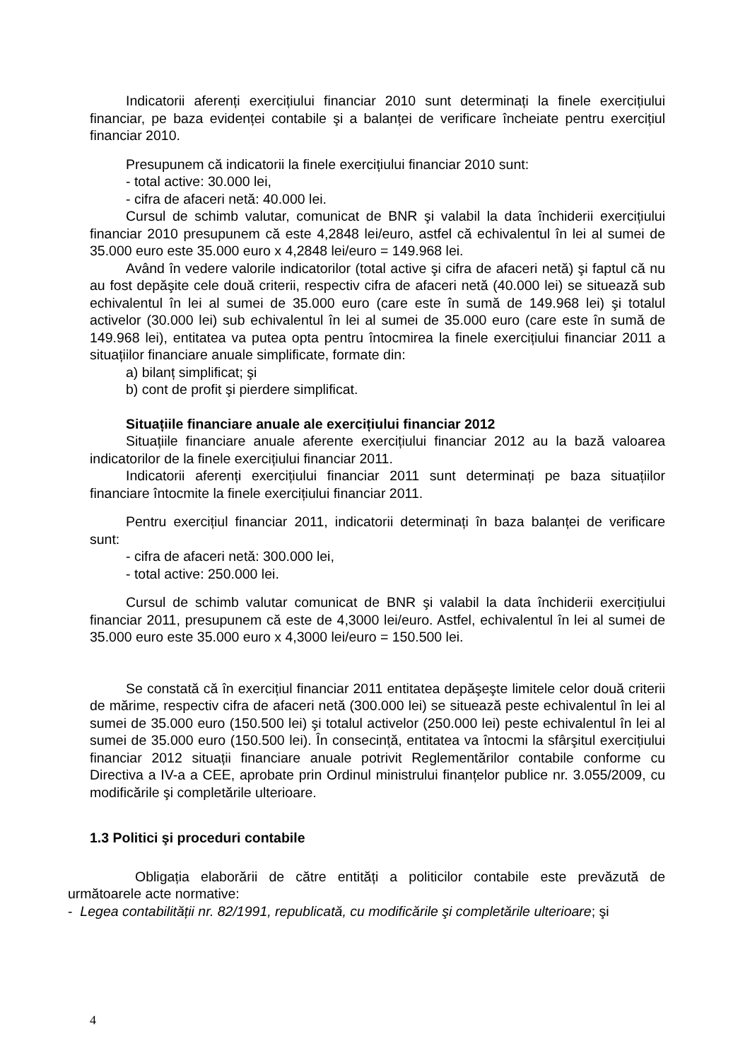Indicatorii aferenți exercițiului financiar 2010 sunt determinați la finele exercițiului financiar, pe baza evidenței contabile şi a balanței de verificare încheiate pentru exercițiul financiar 2010.
Presupunem că indicatorii la finele exercițiului financiar 2010 sunt:
- total active: 30.000 lei,
- cifra de afaceri netă: 40.000 lei.
Cursul de schimb valutar, comunicat de BNR şi valabil la data închiderii exercițiului financiar 2010 presupunem că este 4,2848 lei/euro, astfel că echivalentul în lei al sumei de 35.000 euro este 35.000 euro x 4,2848 lei/euro = 149.968 lei.
Având în vedere valorile indicatorilor (total active şi cifra de afaceri netă) şi faptul că nu au fost depăşite cele două criterii, respectiv cifra de afaceri netă (40.000 lei) se situează sub echivalentul în lei al sumei de 35.000 euro (care este în sumă de 149.968 lei) şi totalul activelor (30.000 lei) sub echivalentul în lei al sumei de 35.000 euro (care este în sumă de 149.968 lei), entitatea va putea opta pentru întocmirea la finele exercițiului financiar 2011 a situațiilor financiare anuale simplificate, formate din:
a) bilanț simplificat; şi
b) cont de profit şi pierdere simplificat.
Situațiile financiare anuale ale exercițiului financiar 2012
Situațiile financiare anuale aferente exercițiului financiar 2012 au la bază valoarea indicatorilor de la finele exercițiului financiar 2011.
Indicatorii aferenți exercițiului financiar 2011 sunt determinați pe baza situațiilor financiare întocmite la finele exercițiului financiar 2011.
Pentru exercițiul financiar 2011, indicatorii determinați în baza balanței de verificare sunt:
- cifra de afaceri netă: 300.000 lei,
- total active: 250.000 lei.
Cursul de schimb valutar comunicat de BNR şi valabil la data închiderii exercițiului financiar 2011, presupunem că este de 4,3000 lei/euro. Astfel, echivalentul în lei al sumei de 35.000 euro este 35.000 euro x 4,3000 lei/euro = 150.500 lei.
Se constată că în exercițiul financiar 2011 entitatea depăşeşte limitele celor două criterii de mărime, respectiv cifra de afaceri netă (300.000 lei) se situează peste echivalentul în lei al sumei de 35.000 euro (150.500 lei) şi totalul activelor (250.000 lei) peste echivalentul în lei al sumei de 35.000 euro (150.500 lei). În consecință, entitatea va întocmi la sfârşitul exercițiului financiar 2012 situații financiare anuale potrivit Reglementărilor contabile conforme cu Directiva a IV-a a CEE, aprobate prin Ordinul ministrului finanțelor publice nr. 3.055/2009, cu modificările şi completările ulterioare.
1.3 Politici şi proceduri contabile
Obligația elaborării de către entități a politicilor contabile este prevăzută de următoarele acte normative:
- Legea contabilității nr. 82/1991, republicată, cu modificările şi completările ulterioare; şi
4